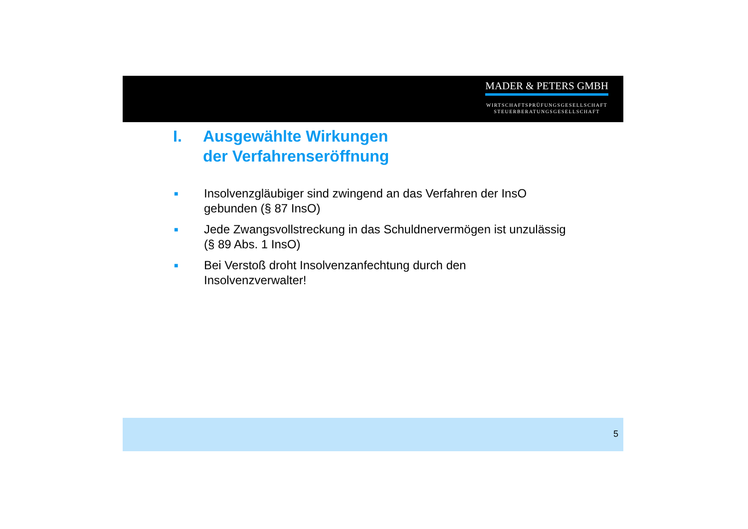MADER & PETERS GMBH
WIRTSCHAFTSPRÜFUNGSGESELLSCHAFT
STEUERBERATUNGSGESELLSCHAFT
I. Ausgewählte Wirkungen
der Verfahrenseröffnung
■ Insolvenzgläubiger sind zwingend an das Verfahren der InsO
gebunden (§ 87 InsO)
■ Jede Zwangsvollstreckung in das Schuldnervermögen ist unzulässig
(§ 89 Abs. 1 InsO)
■ Bei Verstoß droht Insolvenzanfechtung durch den
Insolvenzverwalter!
5